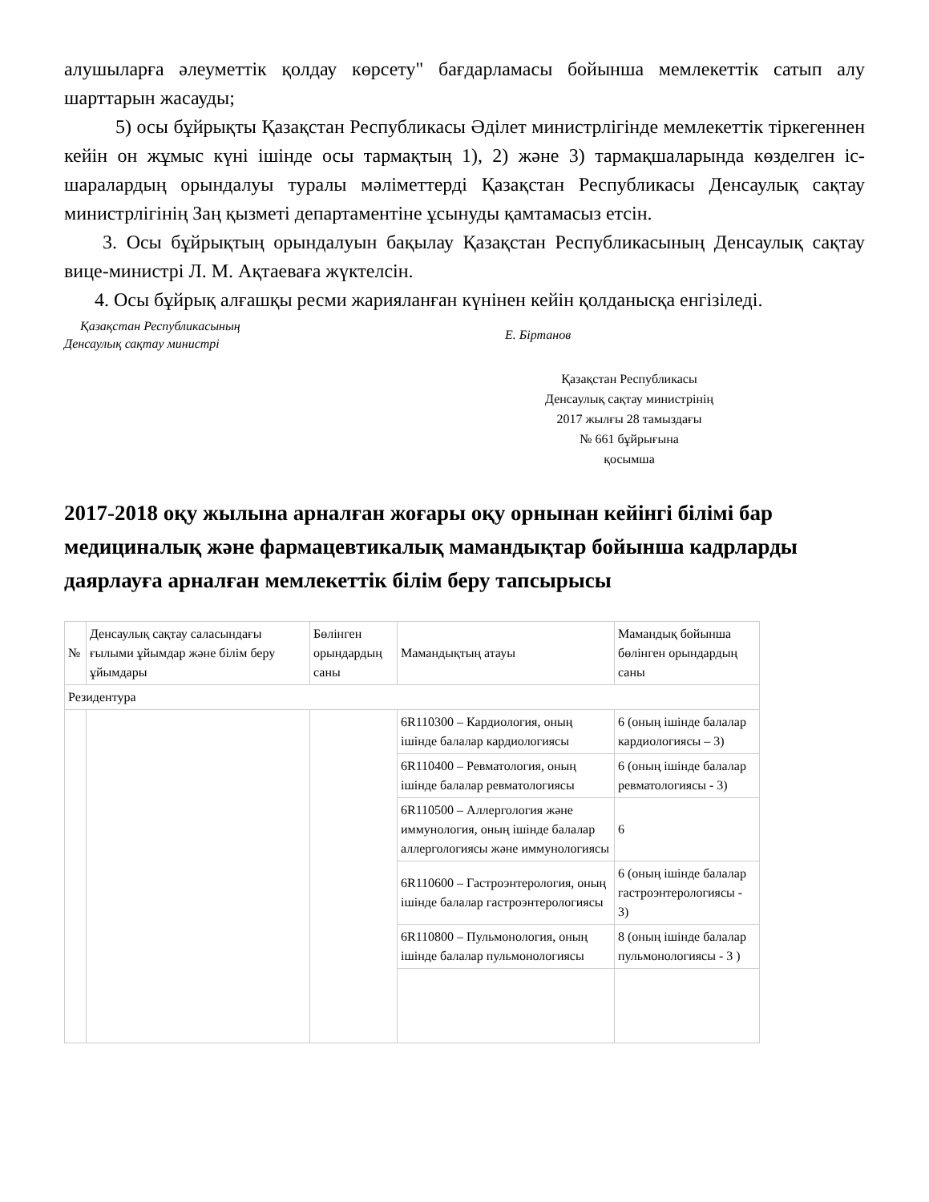алушыларға әлеуметтік қолдау көрсету" бағдарламасы бойынша мемлекеттік сатып алу шарттарын жасауды;
5) осы бұйрықты Қазақстан Республикасы Әділет министрлігінде мемлекеттік тіркегеннен кейін он жұмыс күні ішінде осы тармақтың 1), 2) және 3) тармақшаларында көзделген іс-шаралардың орындалуы туралы мәліметтерді Қазақстан Республикасы Денсаулық сақтау министрлігінің Заң қызметі департаментіне ұсынуды қамтамасыз етсін.
3. Осы бұйрықтың орындалуын бақылау Қазақстан Республикасының Денсаулық сақтау вице-министрі Л. М. Ақтаеваға жүктелсін.
4. Осы бұйрық алғашқы ресми жарияланған күнінен кейін қолданысқа енгізіледі.
Қазақстан Республикасының
Денсаулық сақтау министрі
Е. Біртанов
Қазақстан Республикасы
Денсаулық сақтау министрінің
2017 жылғы 28 тамыздағы
№ 661 бұйрығына
қосымша
2017-2018 оқу жылына арналған жоғары оқу орнынан кейінгі білімі бар медициналық және фармацевтикалық мамандықтар бойынша кадрларды даярлауға арналған мемлекеттік білім беру тапсырысы
| № | Денсаулық сақтау саласындағы ғылыми ұйымдар және білім беру ұйымдары | Бөлінген орындардың саны | Мамандықтың атауы | Мамандық бойынша бөлінген орындардың саны |
| --- | --- | --- | --- | --- |
| Резидентура | | | | |
| | | | 6R110300 – Кардиология, оның ішінде балалар кардиологиясы | 6 (оның ішінде балалар кардиологиясы – 3) |
| | | | 6R110400 – Ревматология, оның ішінде балалар ревматологиясы | 6 (оның ішінде балалар ревматологиясы - 3) |
| | | | 6R110500 – Аллергология және иммунология, оның ішінде балалар аллергологиясы және иммунологиясы | 6 |
| | | | 6R110600 – Гастроэнтерология, оның ішінде балалар гастроэнтерологиясы | 6 (оның ішінде балалар гастроэнтерологиясы - 3) |
| | | | 6R110800 – Пульмонология, оның ішінде балалар пульмонологиясы | 8 (оның ішінде балалар пульмонологиясы - 3 ) |